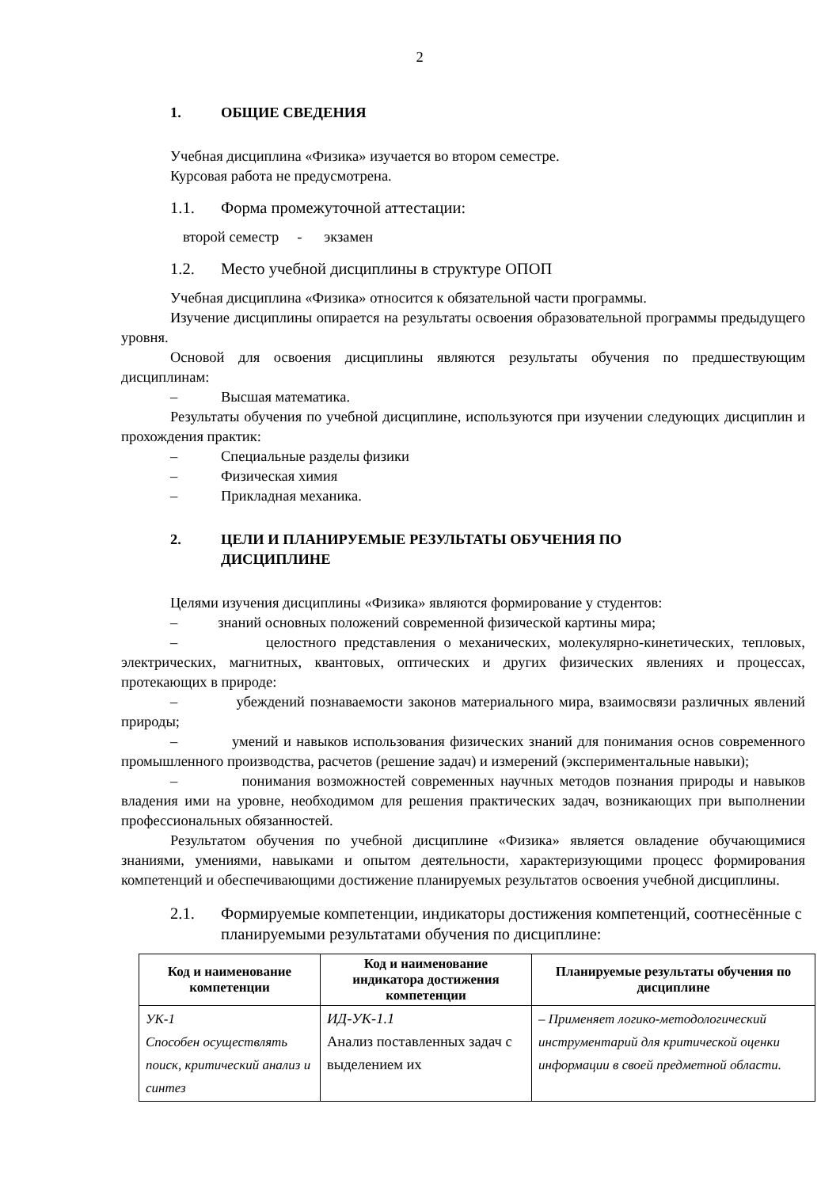2
1. ОБЩИЕ СВЕДЕНИЯ
Учебная дисциплина «Физика» изучается во втором семестре.
Курсовая работа не предусмотрена.
1.1. Форма промежуточной аттестации:
второй семестр - экзамен
1.2. Место учебной дисциплины в структуре ОПОП
Учебная дисциплина «Физика» относится к обязательной части программы.
Изучение дисциплины опирается на результаты освоения образовательной программы предыдущего уровня.
Основой для освоения дисциплины являются результаты обучения по предшествующим дисциплинам:
– Высшая математика.
Результаты обучения по учебной дисциплине, используются при изучении следующих дисциплин и прохождения практик:
– Специальные разделы физики
– Физическая химия
– Прикладная механика.
2. ЦЕЛИ И ПЛАНИРУЕМЫЕ РЕЗУЛЬТАТЫ ОБУЧЕНИЯ ПО
ДИСЦИПЛИНЕ
Целями изучения дисциплины «Физика» являются формирование у студентов:
– знаний основных положений современной физической картины мира;
– целостного представления о механических, молекулярно-кинетических, тепловых, электрических, магнитных, квантовых, оптических и других физических явлениях и процессах, протекающих в природе:
– убеждений познаваемости законов материального мира, взаимосвязи различных явлений природы;
– умений и навыков использования физических знаний для понимания основ современного промышленного производства, расчетов (решение задач) и измерений (экспериментальные навыки);
– понимания возможностей современных научных методов познания природы и навыков владения ими на уровне, необходимом для решения практических задач, возникающих при выполнении профессиональных обязанностей.
Результатом обучения по учебной дисциплине «Физика» является овладение обучающимися знаниями, умениями, навыками и опытом деятельности, характеризующими процесс формирования компетенций и обеспечивающими достижение планируемых результатов освоения учебной дисциплины.
2.1. Формируемые компетенции, индикаторы достижения компетенций, соотнесённые с планируемыми результатами обучения по дисциплине:
| Код и наименование компетенции | Код и наименование индикатора достижения компетенции | Планируемые результаты обучения по дисциплине |
| --- | --- | --- |
| УК-1 Способен осуществлять поиск, критический анализ и синтез | ИД-УК-1.1 Анализ поставленных задач с выделением их | – Применяет логико-методологический инструментарий для критической оценки информации в своей предметной области. |